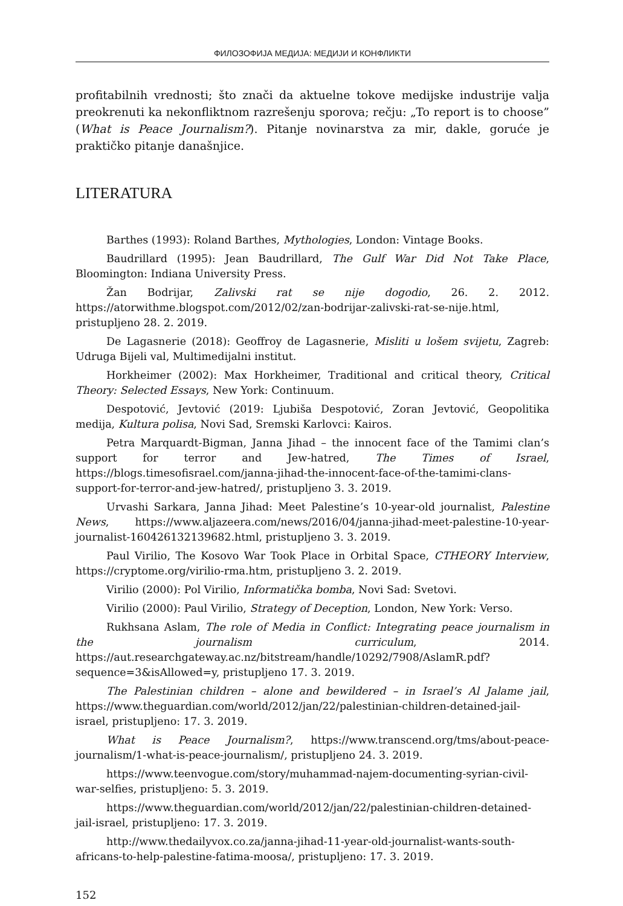ФИЛОЗОФИЈА МЕДИЈА: МЕДИЈИ И КОНФЛИКТИ
profitabilnih vrednosti; što znači da aktuelne tokove medijske industrije valja preokrenuti ka nekonfliktnom razrešenju sporova; rečju: „To report is to choose” (What is Peace Journalism?). Pitanje novinarstva za mir, dakle, goruće je praktičko pitanje današnjice.
LITERATURA
Barthes (1993): Roland Barthes, Mythologies, London: Vintage Books.
Baudrillard (1995): Jean Baudrillard, The Gulf War Did Not Take Place, Bloomington: Indiana University Press.
Žan Bodrijar, Zalivski rat se nije dogodio, 26. 2. 2012. https://atorwithme.blogspot.com/2012/02/zan-bodrijar-zalivski-rat-se-nije.html, pristupljeno 28. 2. 2019.
De Lagasnerie (2018): Geoffroy de Lagasnerie, Misliti u lošem svijetu, Zagreb: Udruga Bijeli val, Multimedijalni institut.
Horkheimer (2002): Max Horkheimer, Traditional and critical theory, Critical Theory: Selected Essays, New York: Continuum.
Despotović, Jevtović (2019: Ljubiša Despotović, Zoran Jevtović, Geopolitika medija, Kultura polisa, Novi Sad, Sremski Karlovci: Kairos.
Petra Marquardt-Bigman, Janna Jihad – the innocent face of the Tamimi clan’s support for terror and Jew-hatred, The Times of Israel, https://blogs.timesofisrael.com/janna-jihad-the-innocent-face-of-the-tamimi-clans-support-for-terror-and-jew-hatred/, pristupljeno 3. 3. 2019.
Urvashi Sarkara, Janna Jihad: Meet Palestine’s 10-year-old journalist, Palestine News, https://www.aljazeera.com/news/2016/04/janna-jihad-meet-palestine-10-year-journalist-160426132139682.html, pristupljeno 3. 3. 2019.
Paul Virilio, The Kosovo War Took Place in Orbital Space, CTHEORY Interview, https://cryptome.org/virilio-rma.htm, pristupljeno 3. 2. 2019.
Virilio (2000): Pol Virilio, Informatička bomba, Novi Sad: Svetovi.
Virilio (2000): Paul Virilio, Strategy of Deception, London, New York: Verso.
Rukhsana Aslam, The role of Media in Conflict: Integrating peace journalism in the journalism curriculum, 2014. https://aut.researchgateway.ac.nz/bitstream/handle/10292/7908/AslamR.pdf?sequence=3&isAllowed=y, pristupljeno 17. 3. 2019.
The Palestinian children – alone and bewildered – in Israel’s Al Jalame jail, https://www.theguardian.com/world/2012/jan/22/palestinian-children-detained-jail-israel, pristupljeno: 17. 3. 2019.
What is Peace Journalism?, https://www.transcend.org/tms/about-peace-journalism/1-what-is-peace-journalism/, pristupljeno 24. 3. 2019.
https://www.teenvogue.com/story/muhammad-najem-documenting-syrian-civil-war-selfies, pristupljeno: 5. 3. 2019.
https://www.theguardian.com/world/2012/jan/22/palestinian-children-detained-jail-israel, pristupljeno: 17. 3. 2019.
http://www.thedailyvox.co.za/janna-jihad-11-year-old-journalist-wants-south-africans-to-help-palestine-fatima-moosa/, pristupljeno: 17. 3. 2019.
152